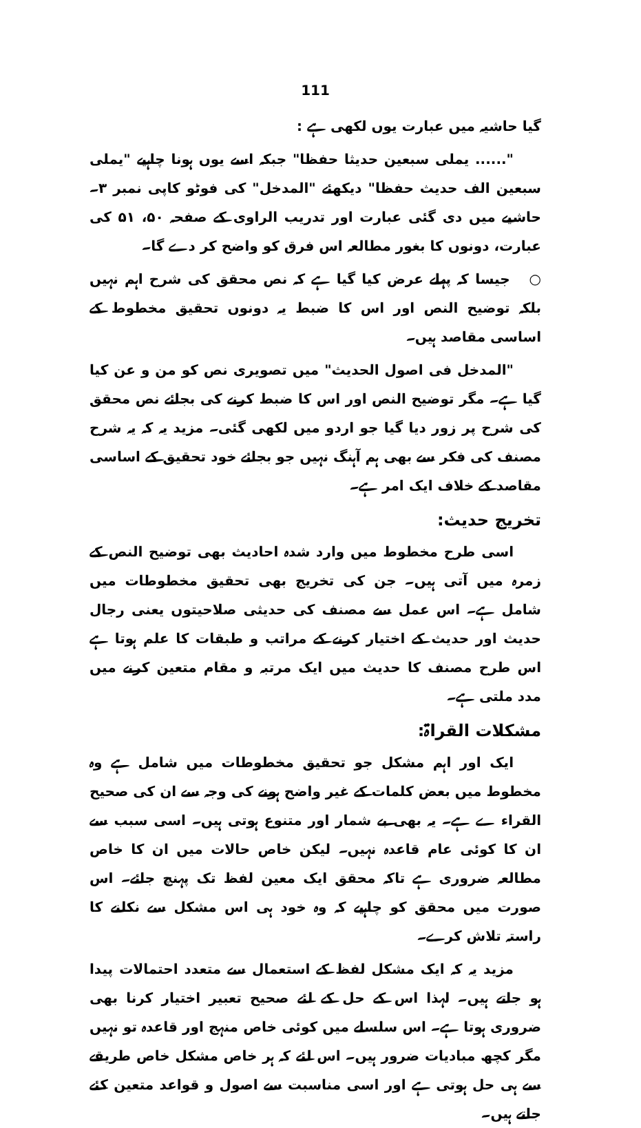111
گیا حاشیہ میں عبارت یوں لکھی ہے :
"...... یملی سبعین حدیثا حفظا" جبکہ اسے یوں ہونا چاہیے "یملی سبعین الف حدیث حفظا" دیکھئے "المدخل" کی فوٹو کاپی نمبر ۳۔ حاشیے میں دی گئی عبارت اور تدریب الراوی کے صفحہ ۵۰، ۵۱ کی عبارت، دونوں کا بغور مطالعہ اس فرق کو واضح کر دے گا۔
○ جیسا کہ پہلے عرض کیا گیا ہے کہ نص محقق کی شرح اہم نہیں بلکہ توضیح النص اور اس کا ضبط یہ دونوں تحقیق مخطوط کے اساسی مقاصد ہیں۔
"المدخل فی اصول الحدیث" میں تصویری نص کو من و عن کیا گیا ہے۔ مگر توضیح النص اور اس کا ضبط کرنے کی بجائے نص محقق کی شرح پر زور دیا گیا جو اردو میں لکھی گئی۔ مزید یہ کہ یہ شرح مصنف کی فکر سے بھی ہم آہنگ نہیں جو بجائے خود تحقیق کے اساسی مقاصد کے خلاف ایک امر ہے۔
تخریج حدیث:
اسی طرح مخطوط میں وارد شدہ احادیث بھی توضیح النص کے زمرہ میں آتی ہیں۔ جن کی تخریج بھی تحقیق مخطوطات میں شامل ہے۔ اس عمل سے مصنف کی حدیثی صلاحیتوں یعنی رجال حدیث اور حدیث کے اختیار کرنے کے مراتب و طبقات کا علم ہوتا ہے اس طرح مصنف کا حدیث میں ایک مرتبہ و مقام متعین کرنے میں مدد ملتی ہے۔
مشکلات القراۃ:
ایک اور اہم مشکل جو تحقیق مخطوطات میں شامل ہے وہ مخطوط میں بعض کلمات کے غیر واضح ہونے کی وجہ سے ان کی صحیح القراء ے ہے۔ یہ بھی بے شمار اور متنوع ہوتی ہیں۔ اسی سبب سے ان کا کوئی عام قاعدہ نہیں۔ لیکن خاص حالات میں ان کا خاص مطالعہ ضروری ہے تاکہ محقق ایک معین لفظ تک پہنچ جائے۔ اس صورت میں محقق کو چاہیے کہ وہ خود ہی اس مشکل سے نکلنے کا راستہ تلاش کرے۔
مزید یہ کہ ایک مشکل لفظ کے استعمال سے متعدد احتمالات پیدا ہو جاتے ہیں۔ لہذا اس کے حل کے لئے صحیح تعبیر اختیار کرنا بھی ضروری ہوتا ہے۔ اس سلسلے میں کوئی خاص منہج اور قاعدہ تو نہیں مگر کچھ مبادیات ضرور ہیں۔ اس لئے کہ ہر خاص مشکل خاص طریقے سے ہی حل ہوتی ہے اور اسی مناسبت سے اصول و قواعد متعین کئے جاتے ہیں۔